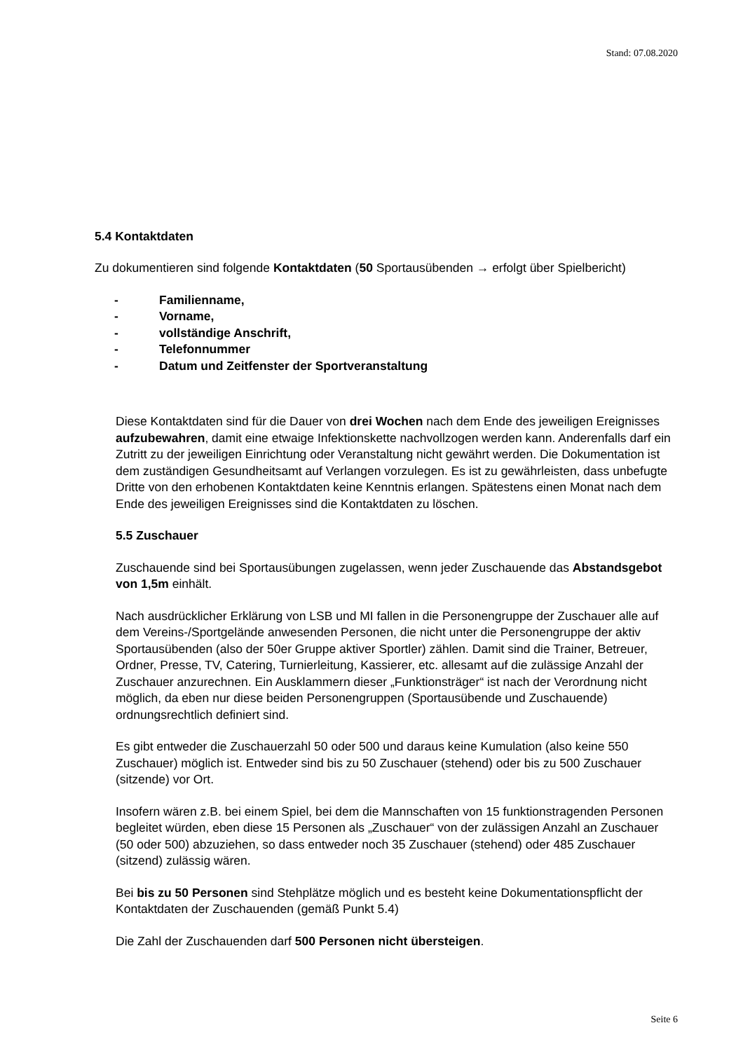Stand: 07.08.2020
5.4 Kontaktdaten
Zu dokumentieren sind folgende Kontaktdaten (50 Sportausübenden → erfolgt über Spielbericht)
- Familienname,
- Vorname,
- vollständige Anschrift,
- Telefonnummer
- Datum und Zeitfenster der Sportveranstaltung
Diese Kontaktdaten sind für die Dauer von drei Wochen nach dem Ende des jeweiligen Ereignisses aufzubewahren, damit eine etwaige Infektionskette nachvollzogen werden kann. Anderenfalls darf ein Zutritt zu der jeweiligen Einrichtung oder Veranstaltung nicht gewährt werden. Die Dokumentation ist dem zuständigen Gesundheitsamt auf Verlangen vorzulegen. Es ist zu gewährleisten, dass unbefugte Dritte von den erhobenen Kontaktdaten keine Kenntnis erlangen. Spätestens einen Monat nach dem Ende des jeweiligen Ereignisses sind die Kontaktdaten zu löschen.
5.5 Zuschauer
Zuschauende sind bei Sportausübungen zugelassen, wenn jeder Zuschauende das Abstandsgebot von 1,5m einhält.
Nach ausdrücklicher Erklärung von LSB und MI fallen in die Personengruppe der Zuschauer alle auf dem Vereins-/Sportgelände anwesenden Personen, die nicht unter die Personengruppe der aktiv Sportausübenden (also der 50er Gruppe aktiver Sportler) zählen. Damit sind die Trainer, Betreuer, Ordner, Presse, TV, Catering, Turnierleitung, Kassierer, etc. allesamt auf die zulässige Anzahl der Zuschauer anzurechnen. Ein Ausklammern dieser „Funktionsträger“ ist nach der Verordnung nicht möglich, da eben nur diese beiden Personengruppen (Sportausübende und Zuschauende) ordnungsrechtlich definiert sind.
Es gibt entweder die Zuschauerzahl 50 oder 500 und daraus keine Kumulation (also keine 550 Zuschauer) möglich ist. Entweder sind bis zu 50 Zuschauer (stehend) oder bis zu 500 Zuschauer (sitzende) vor Ort.
Insofern wären z.B. bei einem Spiel, bei dem die Mannschaften von 15 funktionstragenden Personen begleitet würden, eben diese 15 Personen als „Zuschauer“ von der zulässigen Anzahl an Zuschauer (50 oder 500) abzuziehen, so dass entweder noch 35 Zuschauer (stehend) oder 485 Zuschauer (sitzend) zulässig wären.
Bei bis zu 50 Personen sind Stehplätze möglich und es besteht keine Dokumentationspflicht der Kontaktdaten der Zuschauenden (gemäß Punkt 5.4)
Die Zahl der Zuschauenden darf 500 Personen nicht übersteigen.
Seite 6